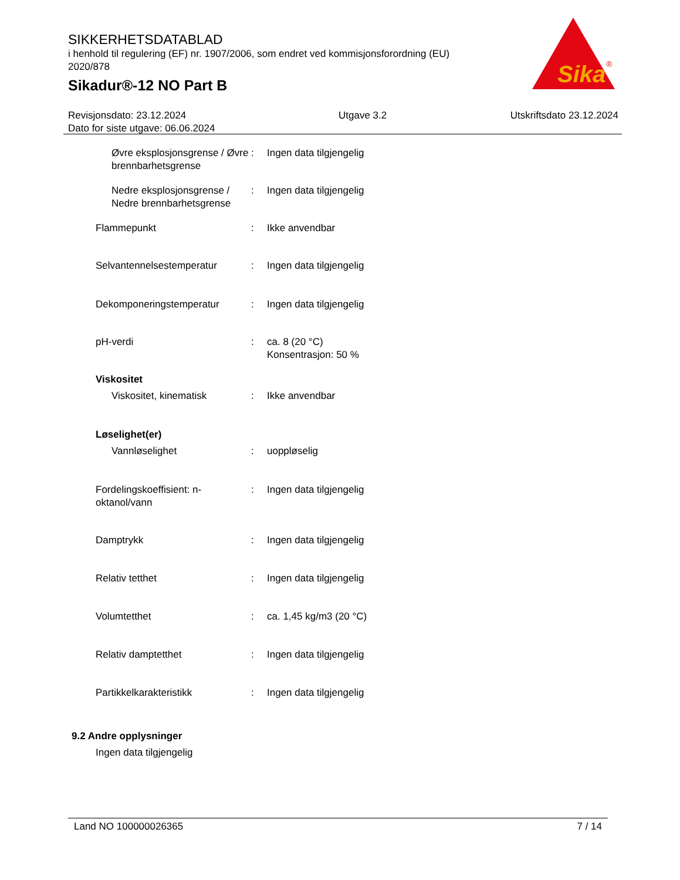SIKKERHETSDATABLAD
i henhold til regulering (EF) nr. 1907/2006, som endret ved kommisjonsforordning (EU) 2020/878
Sikadur®-12 NO Part B
Sika
®
Revisjonsdato: 23.12.2024
Dato for siste utgave: 06.06.2024
Utgave 3.2 Utskriftsdato 23.12.2024
Øvre eksplosjonsgrense / Øvre brennbarhetsgrense
: Ingen data tilgjengelig
Nedre eksplosjonsgrense / Nedre brennbarhetsgrense
: Ingen data tilgjengelig
Flammepunkt : Ikke anvendbar
Selvantennelsestemperatur : Ingen data tilgjengelig
Dekomponeringstemperatur : Ingen data tilgjengelig
pH-verdi : ca. 8 (20 °C)
Konsentrasjon: 50 %
Viskositet
Viskositet, kinematisk : Ikke anvendbar
Løselighet(er)
Vannløselighet : uoppløselig
Fordelingskoeffisient: n-oktanol/vann
: Ingen data tilgjengelig
Damptrykk : Ingen data tilgjengelig
Relativ tetthet : Ingen data tilgjengelig
Volumtetthet : ca. 1,45 kg/m3 (20 °C)
Relativ damptetthet : Ingen data tilgjengelig
Partikkelkarakteristikk : Ingen data tilgjengelig
9.2 Andre opplysninger
Ingen data tilgjengelig
Land NO 100000026365 7 / 14